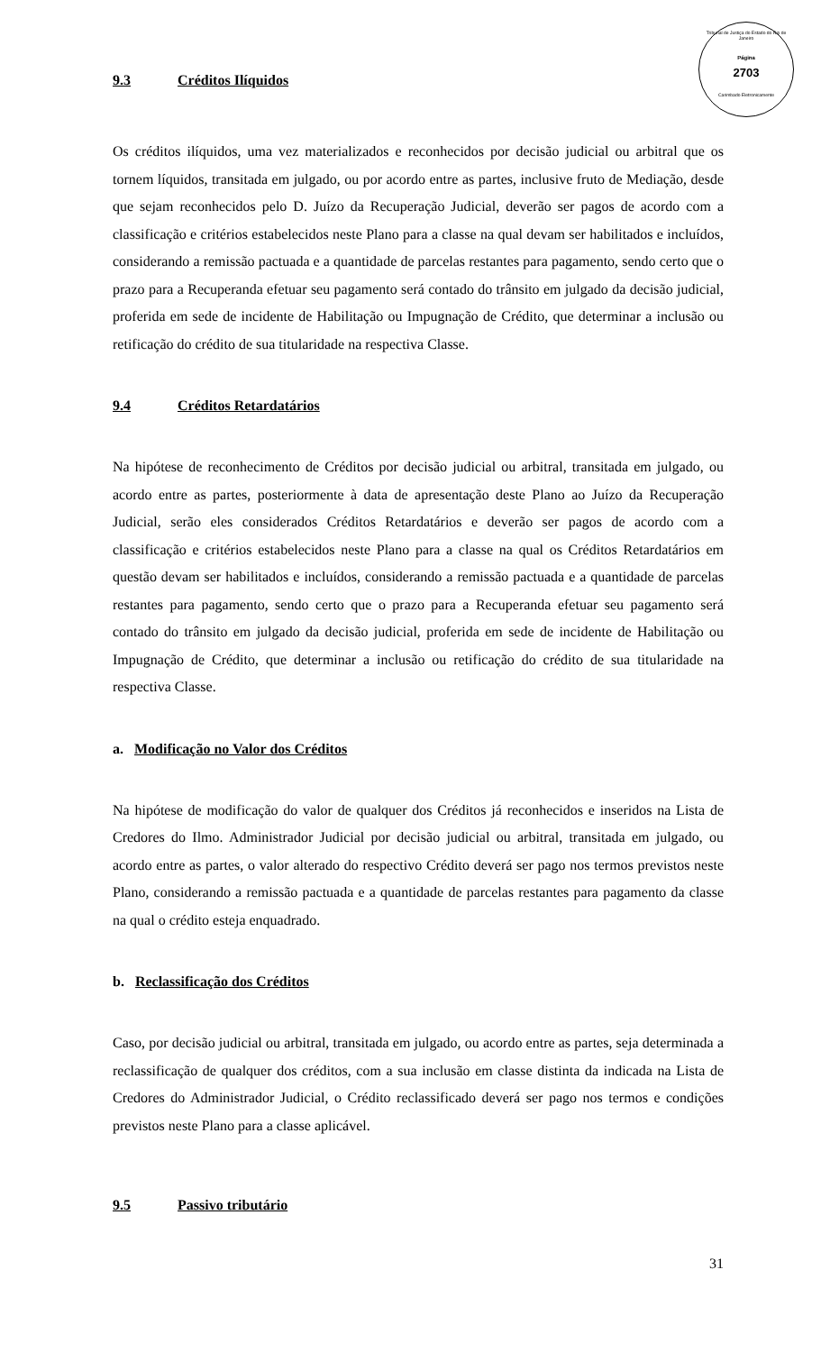Tribunal de Justiça do Estado do Rio de Janeiro
Página
2703
Carimbado Eletronicamente
9.3 Créditos Ilíquidos
Os créditos ilíquidos, uma vez materializados e reconhecidos por decisão judicial ou arbitral que os tornem líquidos, transitada em julgado, ou por acordo entre as partes, inclusive fruto de Mediação, desde que sejam reconhecidos pelo D. Juízo da Recuperação Judicial, deverão ser pagos de acordo com a classificação e critérios estabelecidos neste Plano para a classe na qual devam ser habilitados e incluídos, considerando a remissão pactuada e a quantidade de parcelas restantes para pagamento, sendo certo que o prazo para a Recuperanda efetuar seu pagamento será contado do trânsito em julgado da decisão judicial, proferida em sede de incidente de Habilitação ou Impugnação de Crédito, que determinar a inclusão ou retificação do crédito de sua titularidade na respectiva Classe.
9.4 Créditos Retardatários
Na hipótese de reconhecimento de Créditos por decisão judicial ou arbitral, transitada em julgado, ou acordo entre as partes, posteriormente à data de apresentação deste Plano ao Juízo da Recuperação Judicial, serão eles considerados Créditos Retardatários e deverão ser pagos de acordo com a classificação e critérios estabelecidos neste Plano para a classe na qual os Créditos Retardatários em questão devam ser habilitados e incluídos, considerando a remissão pactuada e a quantidade de parcelas restantes para pagamento, sendo certo que o prazo para a Recuperanda efetuar seu pagamento será contado do trânsito em julgado da decisão judicial, proferida em sede de incidente de Habilitação ou Impugnação de Crédito, que determinar a inclusão ou retificação do crédito de sua titularidade na respectiva Classe.
a. Modificação no Valor dos Créditos
Na hipótese de modificação do valor de qualquer dos Créditos já reconhecidos e inseridos na Lista de Credores do Ilmo. Administrador Judicial por decisão judicial ou arbitral, transitada em julgado, ou acordo entre as partes, o valor alterado do respectivo Crédito deverá ser pago nos termos previstos neste Plano, considerando a remissão pactuada e a quantidade de parcelas restantes para pagamento da classe na qual o crédito esteja enquadrado.
b. Reclassificação dos Créditos
Caso, por decisão judicial ou arbitral, transitada em julgado, ou acordo entre as partes, seja determinada a reclassificação de qualquer dos créditos, com a sua inclusão em classe distinta da indicada na Lista de Credores do Administrador Judicial, o Crédito reclassificado deverá ser pago nos termos e condições previstos neste Plano para a classe aplicável.
9.5 Passivo tributário
31